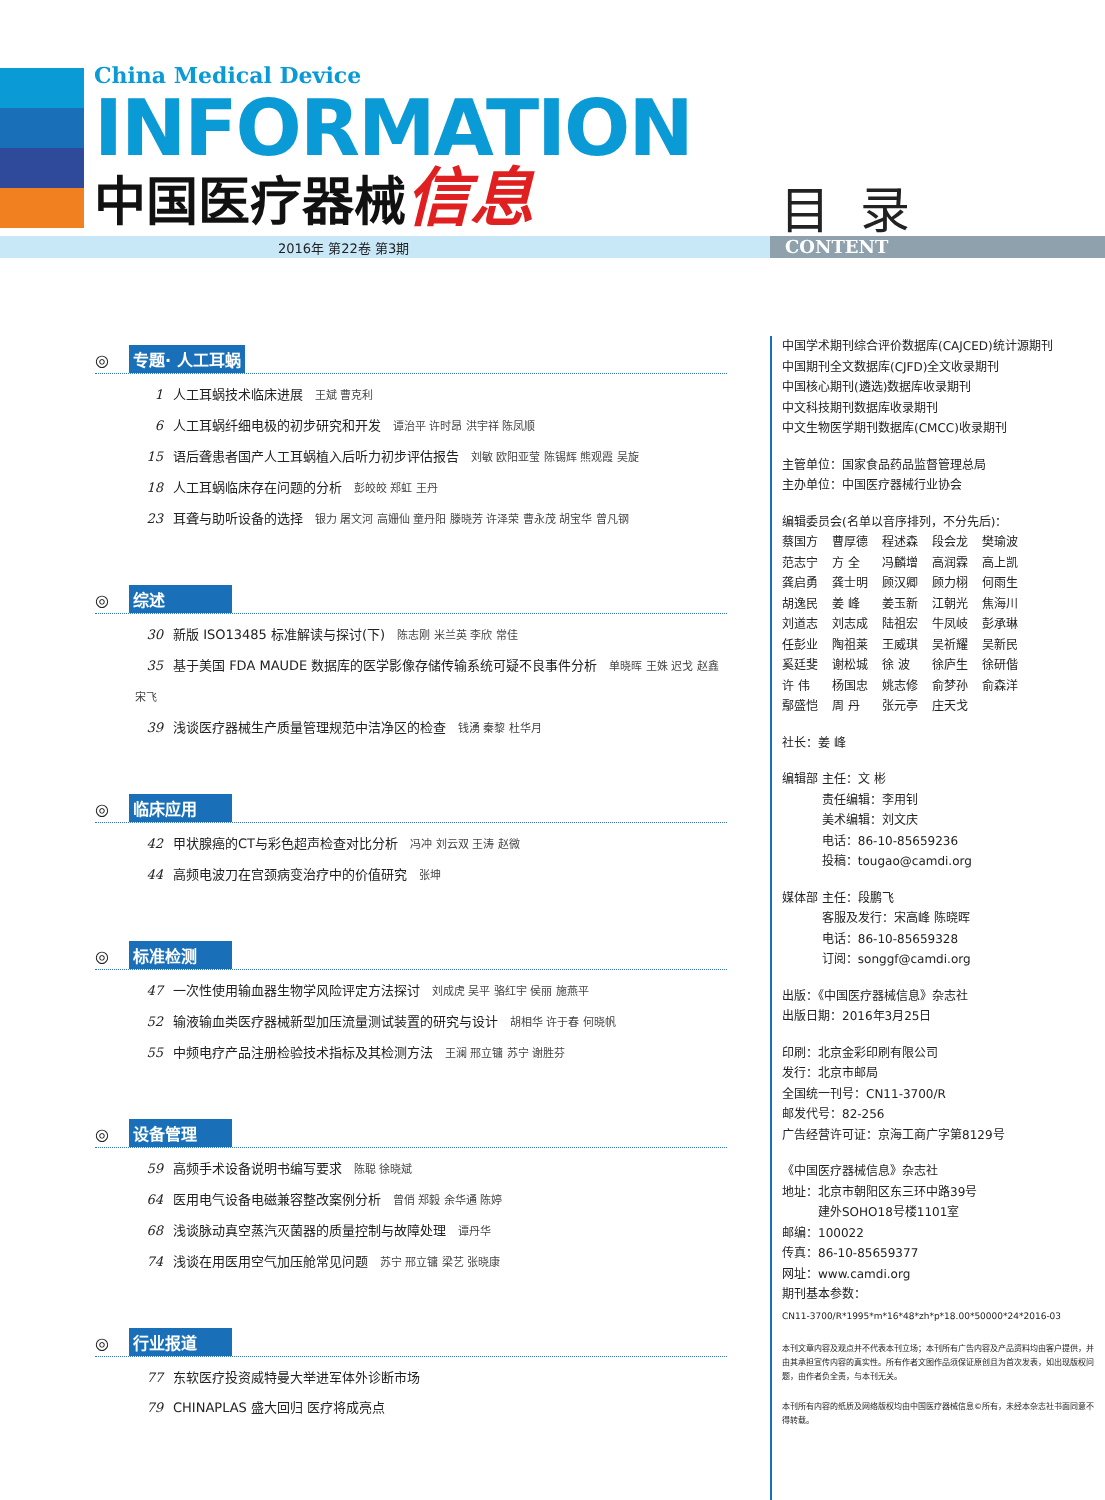China Medical Device
INFORMATION
中国医疗器械信息
目录
2016年 第22卷 第3期 CONTENT
◎ 专题· 人工耳蜗
1 人工耳蜗技术临床进展 王斌 曹克利
6 人工耳蜗纤细电极的初步研究和开发 谭治平 许时昂 洪宇祥 陈凤顺
15 语后聋患者国产人工耳蜗植入后听力初步评估报告 刘敏 欧阳亚莹 陈锡辉 熊观霞 吴旋
18 人工耳蜗临床存在问题的分析 彭皎皎 郑虹 王丹
23 耳聋与助听设备的选择 银力 屠文河 高姗仙 童丹阳 滕晓芳 许泽荣 曹永茂 胡宝华 曾凡钢
◎ 综述
30 新版 ISO13485 标准解读与探讨(下) 陈志刚 米兰英 李欣 常佳
35 基于美国 FDA MAUDE 数据库的医学影像存储传输系统可疑不良事件分析 单晓晖 王姝 迟戈 赵鑫 宋飞
39 浅谈医疗器械生产质量管理规范中洁净区的检查 钱湧 秦黎 杜华月
◎ 临床应用
42 甲状腺癌的CT与彩色超声检查对比分析 冯冲 刘云双 王涛 赵微
44 高频电波刀在宫颈病变治疗中的价值研究 张坤
◎ 标准检测
47 一次性使用输血器生物学风险评定方法探讨 刘成虎 吴平 骆红宇 侯丽 施燕平
52 输液输血类医疗器械新型加压流量测试装置的研究与设计 胡相华 许于春 何晓帆
55 中频电疗产品注册检验技术指标及其检测方法 王澜 邢立镛 苏宁 谢胜芬
◎ 设备管理
59 高频手术设备说明书编写要求 陈聪 徐晓斌
64 医用电气设备电磁兼容整改案例分析 曾俏 郑毅 余华通 陈婷
68 浅谈脉动真空蒸汽灭菌器的质量控制与故障处理 谭丹华
74 浅谈在用医用空气加压舱常见问题 苏宁 邢立镛 梁艺 张晓康
◎ 行业报道
77 东软医疗投资威特曼大举进军体外诊断市场
79 CHINAPLAS 盛大回归 医疗将成亮点
中国学术期刊综合评价数据库(CAJCED)统计源期刊
中国期刊全文数据库(CJFD)全文收录期刊
中国核心期刊(遴选)数据库收录期刊
中文科技期刊数据库收录期刊
中文生物医学期刊数据库(CMCC)收录期刊
主管单位：国家食品药品监督管理总局
主办单位：中国医疗器械行业协会
编辑委员会(名单以音序排列，不分先后)：
| 蔡国方 | 曹厚德 | 程述森 | 段会龙 | 樊瑜波 |
| 范志宁 | 方 全 | 冯麟增 | 高润霖 | 高上凯 |
| 龚启勇 | 龚士明 | 顾汉卿 | 顾力栩 | 何雨生 |
| 胡逸民 | 姜 峰 | 姜玉新 | 江朝光 | 焦海川 |
| 刘道志 | 刘志成 | 陆祖宏 | 牛凤岐 | 彭承琳 |
| 任彭业 | 陶祖莱 | 王威琪 | 吴祈耀 | 吴新民 |
| 奚廷斐 | 谢松城 | 徐 波 | 徐庐生 | 徐研偕 |
| 许 伟 | 杨国忠 | 姚志修 | 俞梦孙 | 俞森洋 |
| 鄢盛恺 | 周 丹 | 张元亭 | 庄天戈 | |
社长：姜 峰
编辑部 主任：文 彬
　　　 责任编辑：李用钊
　　　 美术编辑：刘文庆
　　　 电话：86-10-85659236
　　　 投稿：tougao@camdi.org
媒体部 主任：段鹏飞
　　　 客服及发行：宋高峰 陈晓晖
　　　 电话：86-10-85659328
　　　 订阅：songgf@camdi.org
出版：《中国医疗器械信息》杂志社
出版日期：2016年3月25日
印刷：北京金彩印刷有限公司
发行：北京市邮局
全国统一刊号：CN11-3700/R
邮发代号：82-256
广告经营许可证：京海工商广字第8129号
《中国医疗器械信息》杂志社
地址：北京市朝阳区东三环中路39号
　　　建外SOHO18号楼1101室
邮编：100022
传真：86-10-85659377
网址：www.camdi.org
期刊基本参数：
CN11-3700/R*1995*m*16*48*zh*p*18.00*50000*24*2016-03
本刊文章内容及观点并不代表本刊立场；本刊所有广告内容及产品资料均由客户提供，并由其承担宣传内容的真实性。所有作者文图作品须保证原创且为首次发表，如出现版权问题，由作者负全责，与本刊无关。
本刊所有内容的纸质及网络版权均由中国医疗器械信息©所有，未经本杂志社书面同意不得转载。